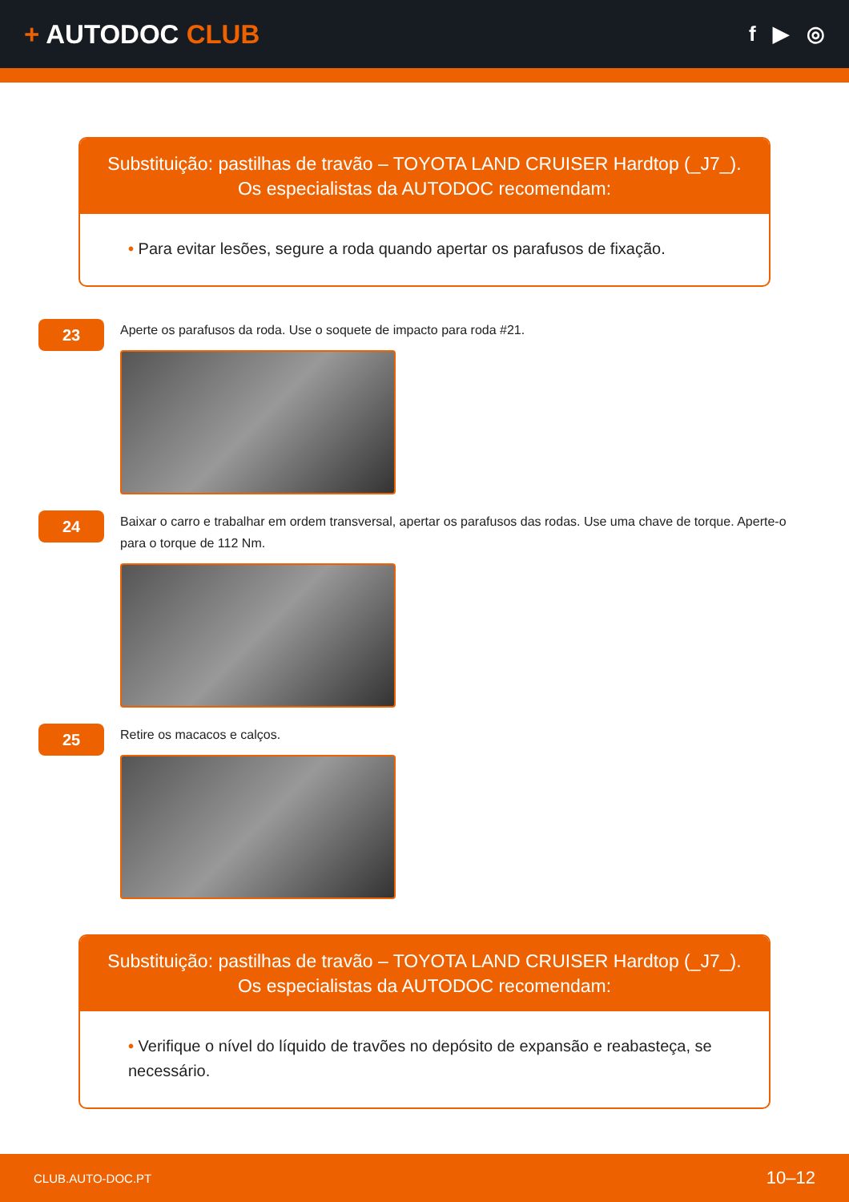+ AUTODOC CLUB
f ▶ ◎
Substituição: pastilhas de travão – TOYOTA LAND CRUISER Hardtop (_J7_).
Os especialistas da AUTODOC recomendam:
• Para evitar lesões, segure a roda quando apertar os parafusos de fixação.
23
Aperte os parafusos da roda. Use o soquete de impacto para roda #21.
24
Baixar o carro e trabalhar em ordem transversal, apertar os parafusos das rodas. Use uma chave de torque. Aperte-o para o torque de 112 Nm.
25
Retire os macacos e calços.
Substituição: pastilhas de travão – TOYOTA LAND CRUISER Hardtop (_J7_).
Os especialistas da AUTODOC recomendam:
• Verifique o nível do líquido de travões no depósito de expansão e reabasteça, se necessário.
CLUB.AUTO-DOC.PT 10–12